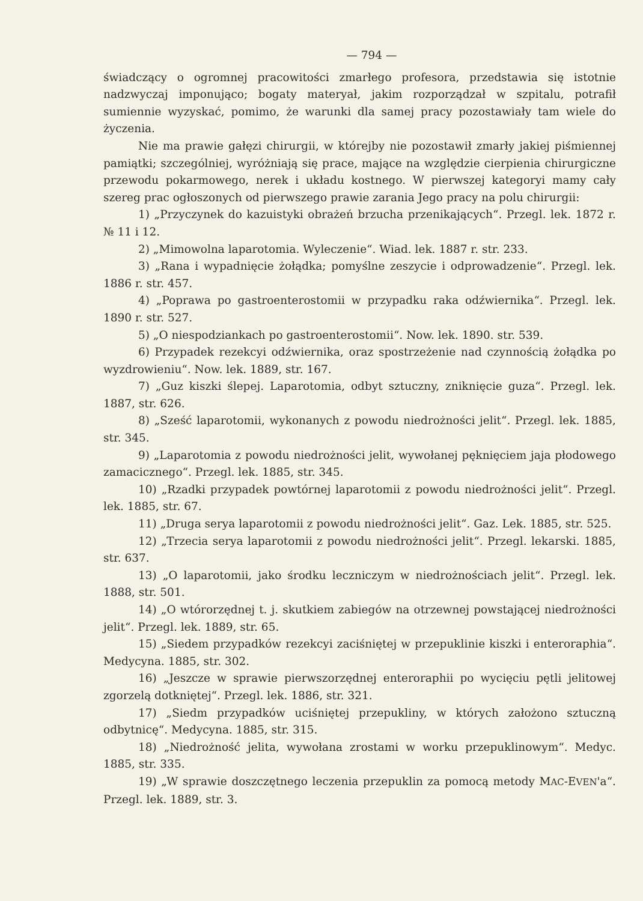— 794 —
świadczący o ogromnej pracowitości zmarłego profesora, przedstawia się istotnie nadzwyczaj imponująco; bogaty materyał, jakim rozporządzał w szpitalu, potrafił sumiennie wyzyskać, pomimo, że warunki dla samej pracy pozostawiały tam wiele do życzenia.
Nie ma prawie gałęzi chirurgii, w którejby nie pozostawił zmarły jakiej piśmiennej pamiątki; szczególniej, wyróżniają się prace, mające na względzie cierpienia chirurgiczne przewodu pokarmowego, nerek i układu kostnego. W pierwszej kategoryi mamy cały szereg prac ogłoszonych od pierwszego prawie zarania Jego pracy na polu chirurgii:
1) „Przyczynek do kazuistyki obrażeń brzucha przenikających“. Przegl. lek. 1872 r. № 11 i 12.
2) „Mimowolna laparotomia. Wyleczenie“. Wiad. lek. 1887 r. str. 233.
3) „Rana i wypadnięcie żołądka; pomyślne zeszycie i odprowadzenie“. Przegl. lek. 1886 r. str. 457.
4) „Poprawa po gastroenterostomii w przypadku raka odźwiernika“. Przegl. lek. 1890 r. str. 527.
5) „O niespodziankach po gastroenterostomii“. Now. lek. 1890. str. 539.
6) Przypadek rezekcyi odźwiernika, oraz spostrzeżenie nad czynnością żołądka po wyzdrowieniu“. Now. lek. 1889, str. 167.
7) „Guz kiszki ślepej. Laparotomia, odbyt sztuczny, zniknięcie guza“. Przegl. lek. 1887, str. 626.
8) „Sześć laparotomii, wykonanych z powodu niedrożności jelit“. Przegl. lek. 1885, str. 345.
9) „Laparotomia z powodu niedrożności jelit, wywołanej pęknięciem jaja płodowego zamacicznego“. Przegl. lek. 1885, str. 345.
10) „Rzadki przypadek powtórnej laparotomii z powodu niedrożności jelit“. Przegl. lek. 1885, str. 67.
11) „Druga serya laparotomii z powodu niedrożności jelit“. Gaz. Lek. 1885, str. 525.
12) „Trzecia serya laparotomii z powodu niedrożności jelit“. Przegl. lekarski. 1885, str. 637.
13) „O laparotomii, jako środku leczniczym w niedrożnościach jelit“. Przegl. lek. 1888, str. 501.
14) „O wtórorzędnej t. j. skutkiem zabiegów na otrzewnej powstającej niedrożności jelit“. Przegl. lek. 1889, str. 65.
15) „Siedem przypadków rezekcyi zaciśniętej w przepuklinie kiszki i enteroraphia“. Medycyna. 1885, str. 302.
16) „Jeszcze w sprawie pierwszorzędnej enteroraphii po wycięciu pętli jelitowej zgorzelą dotkniętej“. Przegl. lek. 1886, str. 321.
17) „Siedm przypadków uciśniętej przepukliny, w których założono sztuczną odbytnicę“. Medycyna. 1885, str. 315.
18) „Niedrożność jelita, wywołana zrostami w worku przepuklinowym“. Medyc. 1885, str. 335.
19) „W sprawie doszczętnego leczenia przepuklin za pomocą metody MAC-EVEN'a“. Przegl. lek. 1889, str. 3.